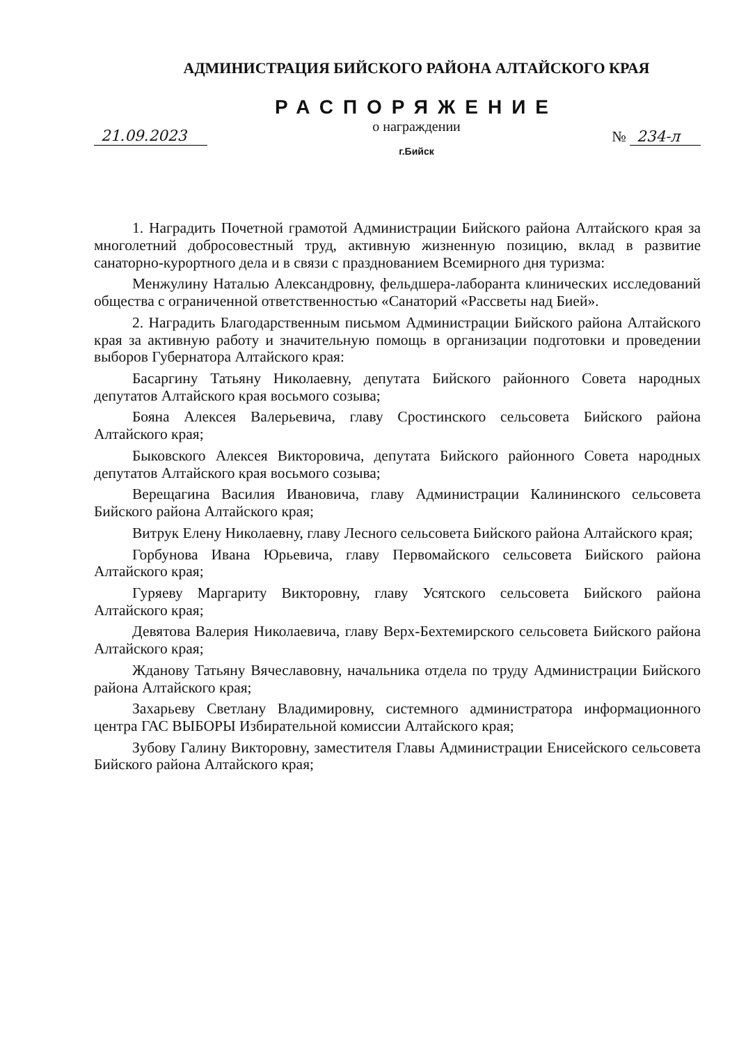АДМИНИСТРАЦИЯ БИЙСКОГО РАЙОНА АЛТАЙСКОГО КРАЯ
РАСПОРЯЖЕНИЕ
о награждении
21.09.2023 № 234-л
г.Бийск
1. Наградить Почетной грамотой Администрации Бийского района Алтайского края за многолетний добросовестный труд, активную жизненную позицию, вклад в развитие санаторно-курортного дела и в связи с празднованием Всемирного дня туризма:
Менжулину Наталью Александровну, фельдшера-лаборанта клинических исследований общества с ограниченной ответственностью «Санаторий «Рассветы над Бией».
2. Наградить Благодарственным письмом Администрации Бийского района Алтайского края за активную работу и значительную помощь в организации подготовки и проведении выборов Губернатора Алтайского края:
Басаргину Татьяну Николаевну, депутата Бийского районного Совета народных депутатов Алтайского края восьмого созыва;
Бояна Алексея Валерьевича, главу Сростинского сельсовета Бийского района Алтайского края;
Быковского Алексея Викторовича, депутата Бийского районного Совета народных депутатов Алтайского края восьмого созыва;
Верещагина Василия Ивановича, главу Администрации Калининского сельсовета Бийского района Алтайского края;
Витрук Елену Николаевну, главу Лесного сельсовета Бийского района Алтайского края;
Горбунова Ивана Юрьевича, главу Первомайского сельсовета Бийского района Алтайского края;
Гуряеву Маргариту Викторовну, главу Усятского сельсовета Бийского района Алтайского края;
Девятова Валерия Николаевича, главу Верх-Бехтемирского сельсовета Бийского района Алтайского края;
Жданову Татьяну Вячеславовну, начальника отдела по труду Администрации Бийского района Алтайского края;
Захарьеву Светлану Владимировну, системного администратора информационного центра ГАС ВЫБОРЫ Избирательной комиссии Алтайского края;
Зубову Галину Викторовну, заместителя Главы Администрации Енисейского сельсовета Бийского района Алтайского края;